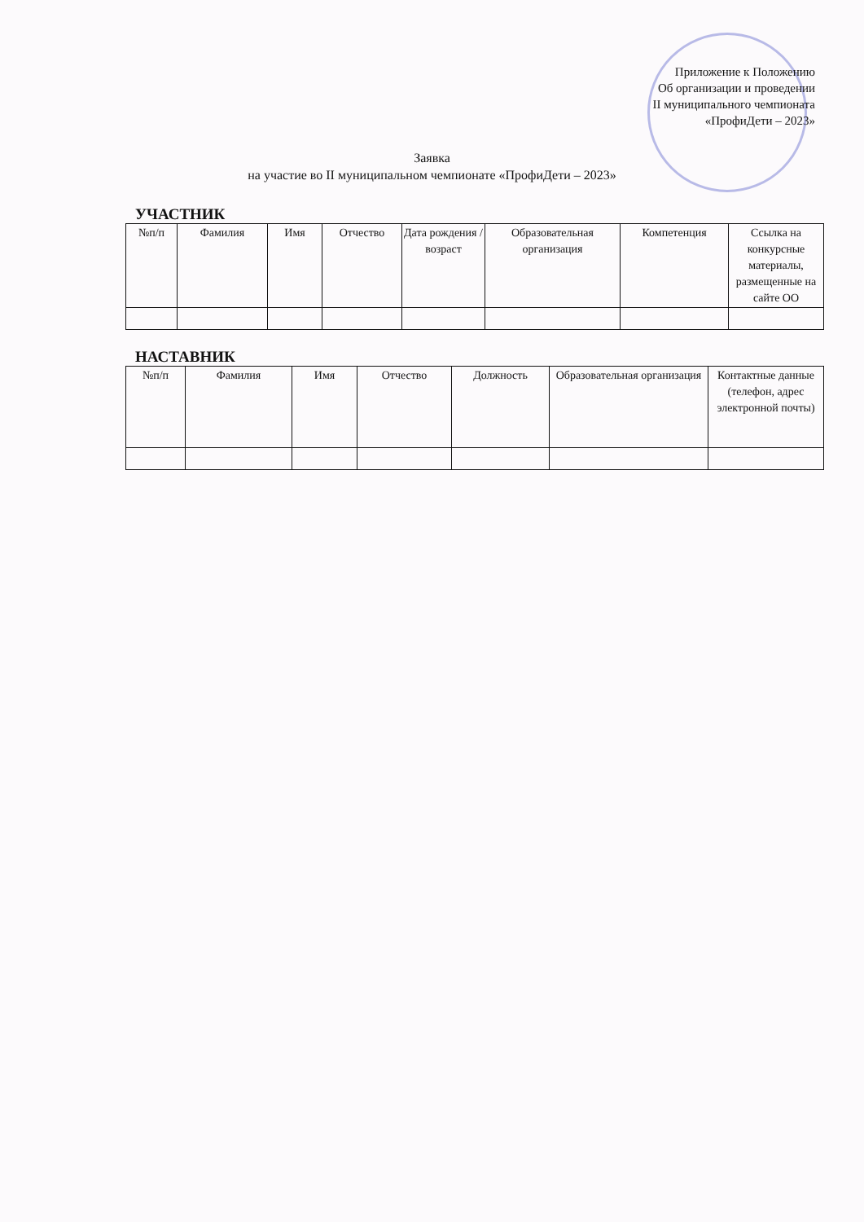Приложение к Положению
Об организации и проведении
II муниципального чемпионата
«ПрофиДети – 2023»
Заявка
на участие во II муниципальном чемпионате «ПрофиДети – 2023»
УЧАСТНИК
| №п/п | Фамилия | Имя | Отчество | Дата рождения / возраст | Образовательная организация | Компетенция | Ссылка на конкурсные материалы, размещенные на сайте ОО |
| --- | --- | --- | --- | --- | --- | --- | --- |
НАСТАВНИК
| №п/п | Фамилия | Имя | Отчество | Должность | Образовательная организация | Контактные данные (телефон, адрес электронной почты) |
| --- | --- | --- | --- | --- | --- | --- |